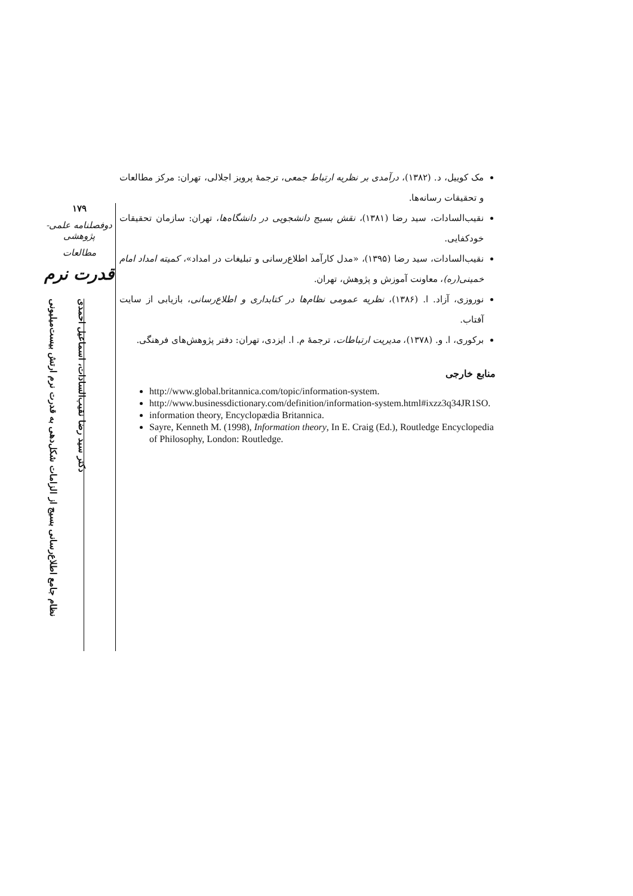۱۷۹
دوفصلنامه علمی-پژوهشی
مطالعات
قدرت نرم
نظام جامع اطلاع‌رسانی بسیج از الزامات شکل‌دهی به قدرت نرم ارتش بیست‌میلیونی
دکتر سید رضا نقیب‌السادات، اسماعیل احمدی
مک کوییل، د. (۱۳۸۲)، درآمدی بر نظریه ارتباط جمعی، ترجمهٔ پرویز اجلالی، تهران: مرکز مطالعات و تحقیقات رسانه‌ها.
نقیب‌السادات، سید رضا (۱۳۸۱)، نقش بسیج دانشجویی در دانشگاه‌ها، تهران: سازمان تحقیقات خودکفایی.
نقیب‌السادات، سید رضا (۱۳۹۵)، «مدل کارآمد اطلاع‌رسانی و تبلیغات در امداد»، کمیته امداد امام خمینی(ره)، معاونت آموزش و پژوهش، تهران.
نوروزی، آزاد. ا. (۱۳۸۶)، نظریه عمومی نظام‌ها در کتابداری و اطلاع‌رسانی، بازیابی از سایت آفتاب.
برکوری، ا. و. (۱۳۷۸)، مدیریت ارتباطات، ترجمهٔ م. ا. ایزدی، تهران: دفتر پژوهش‌های فرهنگی.
منابع خارجی
http://www.global.britannica.com/topic/information-system.
http://www.businessdictionary.com/definition/information-system.html#ixzz3q34JR1SO.
information theory, Encyclopædia Britannica.
Sayre, Kenneth M. (1998), Information theory, In E. Craig (Ed.), Routledge Encyclopedia of Philosophy, London: Routledge.